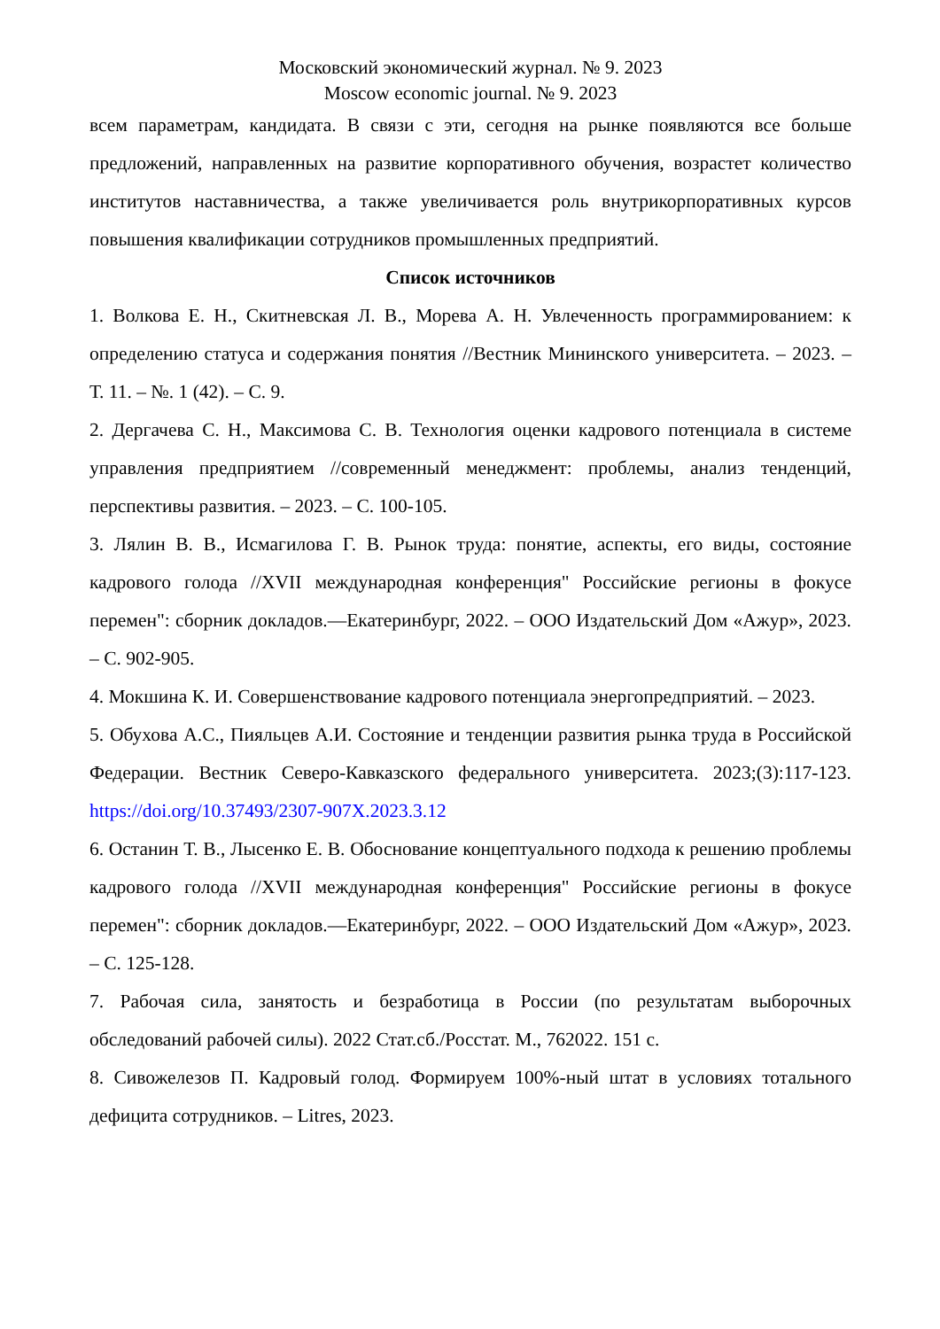Московский экономический журнал. № 9. 2023
Moscow economic journal. № 9. 2023
всем параметрам, кандидата. В связи с эти, сегодня на рынке появляются все больше предложений, направленных на развитие корпоративного обучения, возрастет количество институтов наставничества, а также увеличивается роль внутрикорпоративных курсов повышения квалификации сотрудников промышленных предприятий.
Список источников
1. Волкова Е. Н., Скитневская Л. В., Морева А. Н. Увлеченность программированием: к определению статуса и содержания понятия //Вестник Мининского университета. – 2023. – Т. 11. – №. 1 (42). – С. 9.
2. Дергачева С. Н., Максимова С. В. Технология оценки кадрового потенциала в системе управления предприятием //современный менеджмент: проблемы, анализ тенденций, перспективы развития. – 2023. – С. 100-105.
3. Лялин В. В., Исмагилова Г. В. Рынок труда: понятие, аспекты, его виды, состояние кадрового голода //XVII международная конференция" Российские регионы в фокусе перемен": сборник докладов.—Екатеринбург, 2022. – ООО Издательский Дом «Ажур», 2023. – С. 902-905.
4. Мокшина К. И. Совершенствование кадрового потенциала энергопредприятий. – 2023.
5. Обухова А.С., Пияльцев А.И. Состояние и тенденции развития рынка труда в Российской Федерации. Вестник Северо-Кавказского федерального университета. 2023;(3):117-123. https://doi.org/10.37493/2307-907X.2023.3.12
6. Останин Т. В., Лысенко Е. В. Обоснование концептуального подхода к решению проблемы кадрового голода //XVII международная конференция" Российские регионы в фокусе перемен": сборник докладов.—Екатеринбург, 2022. – ООО Издательский Дом «Ажур», 2023. – С. 125-128.
7. Рабочая сила, занятость и безработица в России (по результатам выборочных обследований рабочей силы). 2022 Стат.сб./Росстат. М., 762022. 151 с.
8. Сивожелезов П. Кадровый голод. Формируем 100%-ный штат в условиях тотального дефицита сотрудников. – Litres, 2023.